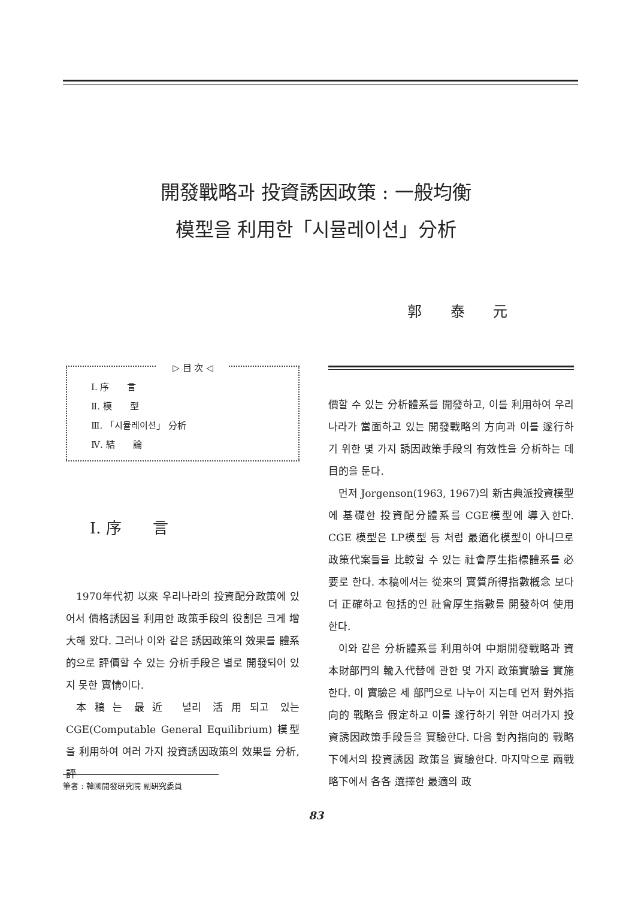開發戰略과 投資誘因政策 : 一般均衡
模型을 利用한「시뮬레이션」分析
郭 泰 元
▷ 目 次 ◁
Ⅰ. 序　　言
Ⅱ. 模　　型
Ⅲ. 「시뮬레이션」 分析
Ⅳ. 結　　論
Ⅰ. 序　　言
1970年代初 以來 우리나라의 投資配分政策에 있어서 價格誘因을 利用한 政策手段의 役割은 크게 增大해 왔다. 그러나 이와 같은 誘因政策의 效果를 體系的으로 評價할 수 있는 分析手段은 별로 開發되어 있지 못한 實情이다.
本稿는 最近 널리 活用되고 있는 CGE(Computable General Equilibrium) 模型을 利用하여 여러 가지 投資誘因政策의 效果를 分析, 評
價할 수 있는 分析體系를 開發하고, 이를 利用하여 우리나라가 當面하고 있는 開發戰略의 方向과 이를 遂行하기 위한 몇 가지 誘因政策手段의 有效性을 分析하는 데 目的을 둔다.
먼저 Jorgenson(1963, 1967)의 新古典派投資模型에 基礎한 投資配分體系를 CGE模型에 導入한다. CGE 模型은 LP模型 등 처럼 最適化模型이 아니므로 政策代案들을 比較할 수 있는 社會厚生指標體系를 必要로 한다. 本稿에서는 從來의 實質所得指數槪念 보다 더 正確하고 包括的인 社會厚生指數를 開發하여 使用한다.
이와 같은 分析體系를 利用하여 中期開發戰略과 資本財部門의 輸入代替에 관한 몇 가지 政策實驗을 實施한다. 이 實驗은 세 部門으로 나누어 지는데 먼저 對外指向的 戰略을 假定하고 이를 遂行하기 위한 여러가지 投資誘因政策手段들을 實驗한다. 다음 對內指向的 戰略下에서의 投資誘因 政策을 實驗한다. 마지막으로 兩戰略下에서 各各 選擇한 最適의 政
筆者 : 韓國開發硏究院 副硏究委員
83